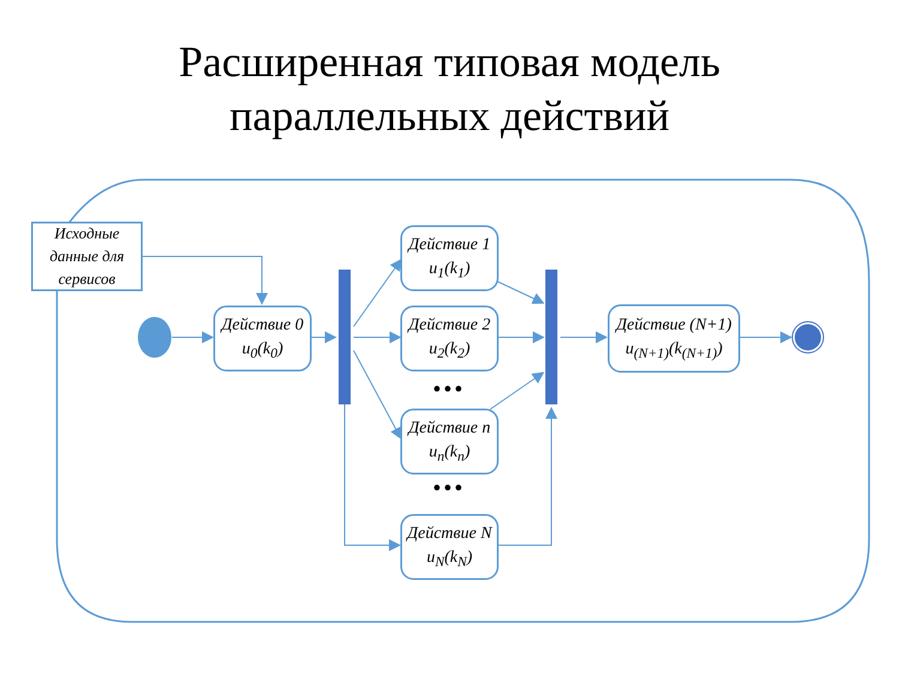Расширенная типовая модель
параллельных действий
Исходные данные для сервисов
Действие 0
u<sub>0</sub>(k<sub>0</sub>)
Действие 1
u<sub>1</sub>(k<sub>1</sub>)
Действие 2
u<sub>2</sub>(k<sub>2</sub>)
•••
Действие n
u<sub>n</sub>(k<sub>n</sub>)
•••
Действие N
u<sub>N</sub>(k<sub>N</sub>)
Действие (N+1)
u<sub>(N+1)</sub>(k<sub>(N+1)</sub>)